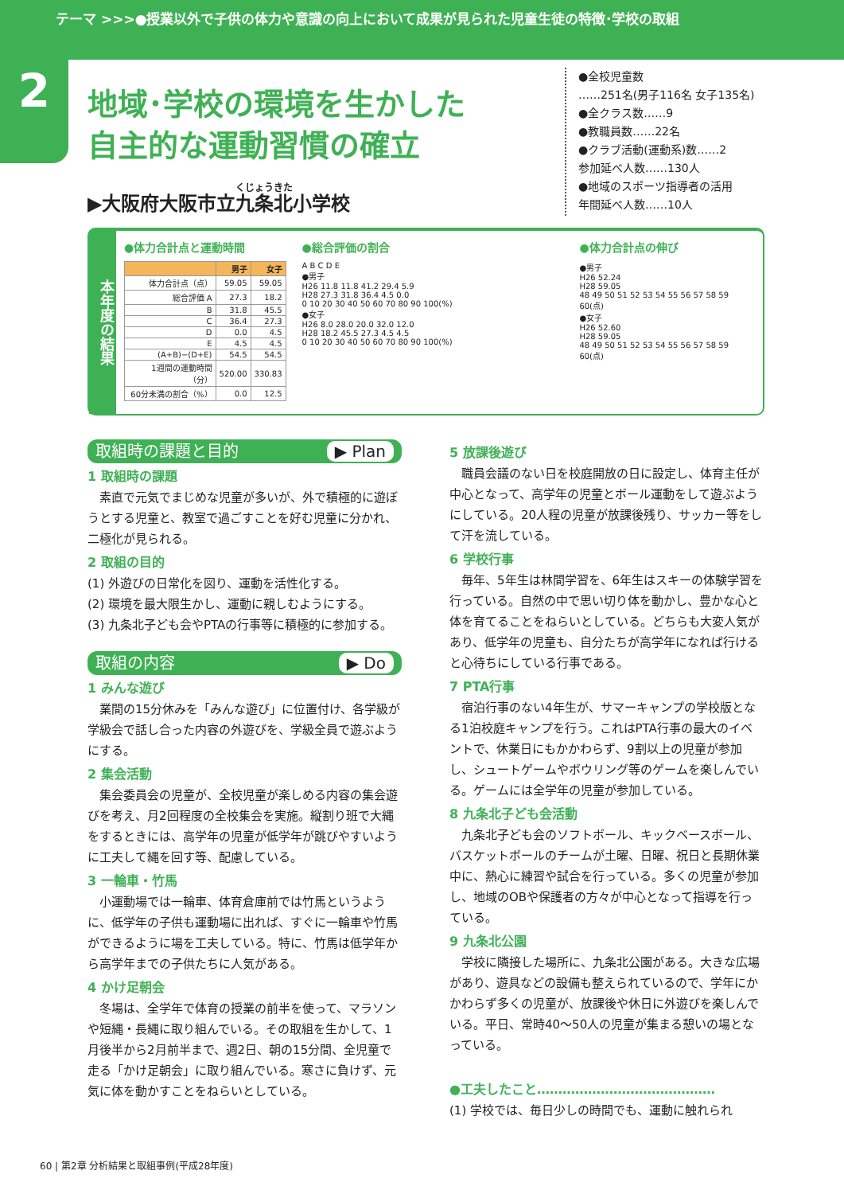テーマ >>>●授業以外で子供の体力や意識の向上において成果が見られた児童生徒の特徴･学校の取組
2
地域･学校の環境を生かした
自主的な運動習慣の確立
▶大阪府大阪市立九条北小学校
●全校児童数
……251名(男子116名 女子135名)
●全クラス数……9
●教職員数……22名
●クラブ活動(運動系)数……2
参加延べ人数……130人
●地域のスポーツ指導者の活用
年間延べ人数……10人
本年度の結果
●体力合計点と運動時間
| | 男子 | 女子 |
| --- | --- | --- |
| 体力合計点（点） | 59.05 | 59.05 |
| 総合評価 A | 27.3 | 18.2 |
| B | 31.8 | 45.5 |
| C | 36.4 | 27.3 |
| D | 0.0 | 4.5 |
| E | 4.5 | 4.5 |
| (A+B)−(D+E) | 54.5 | 54.5 |
| 1週間の運動時間（分） | 520.00 | 330.83 |
| 60分未満の割合（%） | 0.0 | 12.5 |
●総合評価の割合
A B C D E
●男子
H26 11.8 11.8 41.2 29.4 5.9
H28 27.3 31.8 36.4 4.5 0.0
0 10 20 30 40 50 60 70 80 90 100(%)
●女子
H26 8.0 28.0 20.0 32.0 12.0
H28 18.2 45.5 27.3 4.5 4.5
0 10 20 30 40 50 60 70 80 90 100(%)
●体力合計点の伸び
●男子
H26 52.24
H28 59.05
48 49 50 51 52 53 54 55 56 57 58 59 60(点)
●女子
H26 52.60
H28 59.05
48 49 50 51 52 53 54 55 56 57 58 59 60(点)
取組時の課題と目的 ▶ Plan
1 取組時の課題
素直で元気でまじめな児童が多いが、外で積極的に遊ぼうとする児童と、教室で過ごすことを好む児童に分かれ、二極化が見られる。
2 取組の目的
(1) 外遊びの日常化を図り、運動を活性化する。
(2) 環境を最大限生かし、運動に親しむようにする。
(3) 九条北子ども会やPTAの行事等に積極的に参加する。
取組の内容 ▶ Do
1 みんな遊び
業間の15分休みを「みんな遊び」に位置付け、各学級が学級会で話し合った内容の外遊びを、学級全員で遊ぶようにする。
2 集会活動
集会委員会の児童が、全校児童が楽しめる内容の集会遊びを考え、月2回程度の全校集会を実施。縦割り班で大縄をするときには、高学年の児童が低学年が跳びやすいように工夫して縄を回す等、配慮している。
3 一輪車・竹馬
小運動場では一輪車、体育倉庫前では竹馬というように、低学年の子供も運動場に出れば、すぐに一輪車や竹馬ができるように場を工夫している。特に、竹馬は低学年から高学年までの子供たちに人気がある。
4 かけ足朝会
冬場は、全学年で体育の授業の前半を使って、マラソンや短縄・長縄に取り組んでいる。その取組を生かして、1月後半から2月前半まで、週2日、朝の15分間、全児童で走る「かけ足朝会」に取り組んでいる。寒さに負けず、元気に体を動かすことをねらいとしている。
5 放課後遊び
職員会議のない日を校庭開放の日に設定し、体育主任が中心となって、高学年の児童とボール運動をして遊ぶようにしている。20人程の児童が放課後残り、サッカー等をして汗を流している。
6 学校行事
毎年、5年生は林間学習を、6年生はスキーの体験学習を行っている。自然の中で思い切り体を動かし、豊かな心と体を育てることをねらいとしている。どちらも大変人気があり、低学年の児童も、自分たちが高学年になれば行けると心待ちにしている行事である。
7 PTA行事
宿泊行事のない4年生が、サマーキャンプの学校版となる1泊校庭キャンプを行う。これはPTA行事の最大のイベントで、休業日にもかかわらず、9割以上の児童が参加し、シュートゲームやボウリング等のゲームを楽しんでいる。ゲームには全学年の児童が参加している。
8 九条北子ども会活動
九条北子ども会のソフトボール、キックベースボール、バスケットボールのチームが土曜、日曜、祝日と長期休業中に、熱心に練習や試合を行っている。多くの児童が参加し、地域のOBや保護者の方々が中心となって指導を行っている。
9 九条北公園
学校に隣接した場所に、九条北公園がある。大きな広場があり、遊具などの設備も整えられているので、学年にかかわらず多くの児童が、放課後や休日に外遊びを楽しんでいる。平日、常時40〜50人の児童が集まる憩いの場となっている。
●工夫したこと……………………………………
(1) 学校では、毎日少しの時間でも、運動に触れられ
60 | 第2章 分析結果と取組事例(平成28年度)